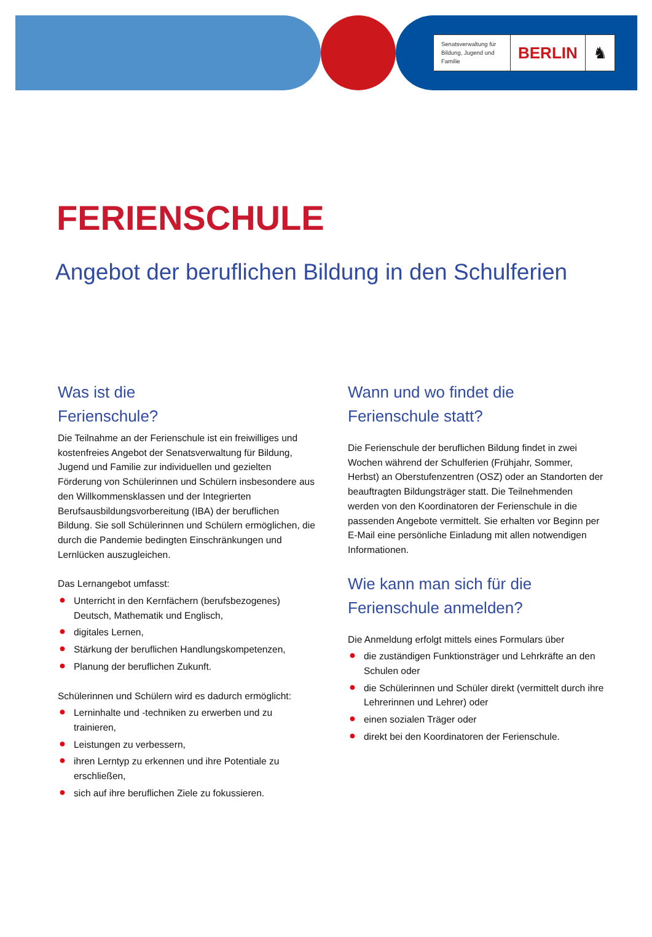Senatsverwaltung für Bildung, Jugend und Familie
BERLIN ♞
FERIENSCHULE
Angebot der beruflichen Bildung in den Schulferien
Was ist die
Ferienschule?
Die Teilnahme an der Ferienschule ist ein freiwilliges und kostenfreies Angebot der Senatsverwaltung für Bildung, Jugend und Familie zur individuellen und gezielten Förderung von Schülerinnen und Schülern insbesondere aus den Willkommensklassen und der Integrierten Berufsausbildungsvorbereitung (IBA) der beruflichen Bildung. Sie soll Schülerinnen und Schülern ermöglichen, die durch die Pandemie bedingten Einschränkungen und Lernlücken auszugleichen.
Das Lernangebot umfasst:
● Unterricht in den Kernfächern (berufsbezogenes) Deutsch, Mathematik und Englisch,
● digitales Lernen,
● Stärkung der beruflichen Handlungskompetenzen,
● Planung der beruflichen Zukunft.
Schülerinnen und Schülern wird es dadurch ermöglicht:
● Lerninhalte und -techniken zu erwerben und zu trainieren,
● Leistungen zu verbessern,
● ihren Lerntyp zu erkennen und ihre Potentiale zu erschließen,
● sich auf ihre beruflichen Ziele zu fokussieren.
Wann und wo findet die
Ferienschule statt?
Die Ferienschule der beruflichen Bildung findet in zwei Wochen während der Schulferien (Frühjahr, Sommer, Herbst) an Oberstufenzentren (OSZ) oder an Standorten der beauftragten Bildungsträger statt. Die Teilnehmenden werden von den Koordinatoren der Ferienschule in die passenden Angebote vermittelt. Sie erhalten vor Beginn per E-Mail eine persönliche Einladung mit allen notwendigen Informationen.
Wie kann man sich für die
Ferienschule anmelden?
Die Anmeldung erfolgt mittels eines Formulars über
● die zuständigen Funktionsträger und Lehrkräfte an den Schulen oder
● die Schülerinnen und Schüler direkt (vermittelt durch ihre Lehrerinnen und Lehrer) oder
● einen sozialen Träger oder
● direkt bei den Koordinatoren der Ferienschule.